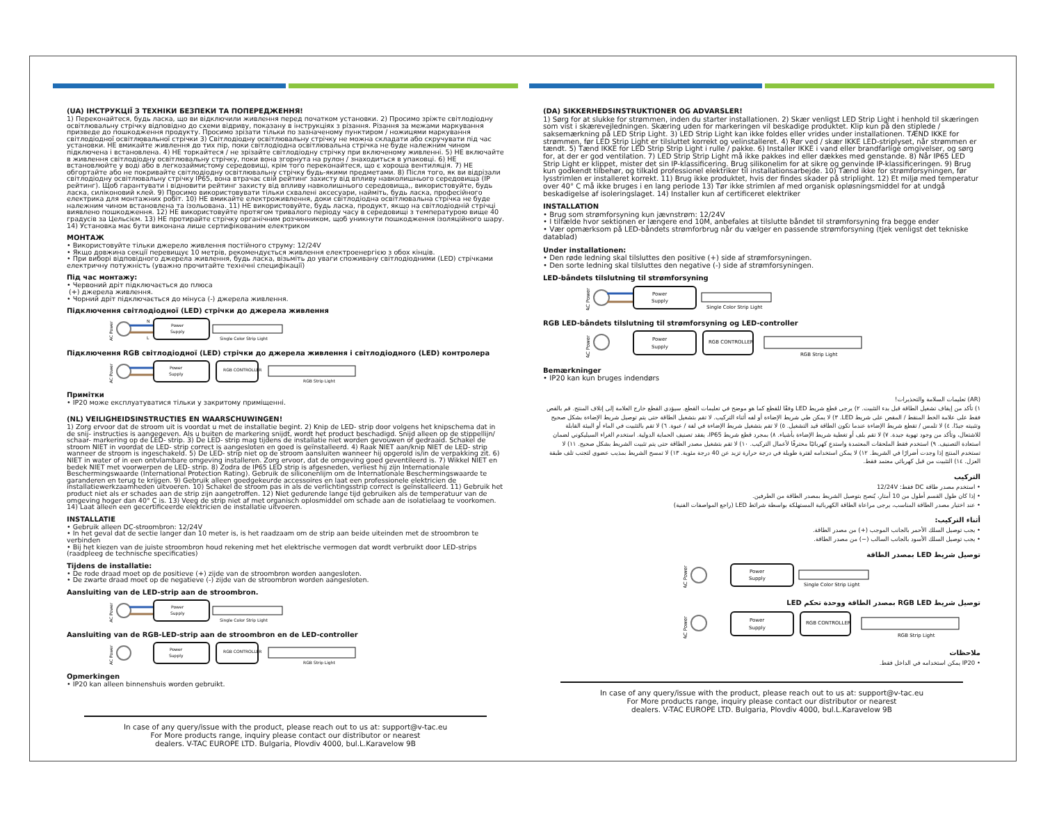(UA) ІНСТРУКЦІЇ З ТЕХНІКИ БЕЗПЕКИ ТА ПОПЕРЕДЖЕННЯ!
1) Переконайтеся, будь ласка, що ви відключили живлення перед початком установки. 2) Просимо зріжте світлодіодну освітлювальну стрічку відповідно до схеми відриву, показану в інструкціях з різання. Різання за межами маркування призведе до пошкодження продукту. Просимо зрізати тільки по зазначеному пунктиром / ножицями маркування світлодіодної освітлювальної стрічки 3) Світлодіодну освітлювальну стрічку не можна складати або скручувати під час установки. НЕ вмикайте живлення до тих пір, поки світлодіодна освітлювальна стрічка не буде належним чином підключена і встановлена. 4) НЕ торкайтеся / не зрізайте світлодіодну стрічку при включеному живленні. 5) НЕ включайте в живлення світлодіодну освітлювальну стрічку, поки вона згорнута на рулон / знаходиться в упаковці. 6) НЕ встановлюйте у воді або в легкозаймистому середовищі, крім того переконайтеся, що є хороша вентиляція. 7) НЕ обгортайте або не покривайте світлодіодну освітлювальну стрічку будь-якими предметами. 8) Після того, як ви відрізали світлодіодну освітлювальну стрічку IP65, вона втрачає свій рейтинг захисту від впливу навколишнього середовища (IP рейтинг). Щоб гарантувати і відновити рейтинг захисту від впливу навколишнього середовища,, використовуйте, будь ласка, силіконовий клей. 9) Просимо використовувати тільки схвалені аксесуари, найміть, будь ласка, професійного електрика для монтажних робіт. 10) НЕ вмикайте електроживлення, доки світлодіодна освітлювальна стрічка не буде належним чином встановлена та ізольована. 11) НЕ використовуйте, будь ласка, продукт, якщо на світлодіодній стрічці виявлено пошкодження. 12) НЕ використовуйте протягом тривалого періоду часу в середовищі з температурою вище 40 градусів за Цельсієм. 13) НЕ протирайте стрічку органічним розчинником, щоб уникнути пошкодження ізоляційного шару. 14) Установка має бути виконана лише сертифікованим електриком
МОНТАЖ
• Використовуйте тільки джерело живлення постійного струму: 12/24V
• Якщо довжина секції перевищує 10 метрів, рекомендується живлення електроенергією з обох кінців.
• При виборі відповідного джерела живлення, будь ласка, візьміть до уваги споживану світлодіодними (LED) стрічками електричну потужність (уважно прочитайте технічні специфікації)
Під час монтажу:
• Червоний дріт підключається до плюса
(+) джерела живлення.
• Чорний дріт підключається до мінуса (-) джерела живлення.
Підключення світлодіодної (LED) стрічки до джерела живлення
AC Power
N
L
Power
Supply
Single Color Strip Light
Підключення RGB світлодіодної (LED) стрічки до джерела живлення і світлодіодного (LED) контролера
AC Power
Power
Supply
RGB CONTROLLER
RGB Strip Light
Примітки
• IP20 може експлуатуватися тільки у закритому приміщенні.
(NL) VEILIGHEIDSINSTRUCTIES EN WAARSCHUWINGEN!
1) Zorg ervoor dat de stroom uit is voordat u met de installatie begint. 2) Knip de LED- strip door volgens het knipschema dat in de snij- instructies is aangegeven. Als u buiten de markering snijdt, wordt het product beschadigd. Snijd alleen op de stippellijn/ schaar- markering op de LED- strip. 3) De LED- strip mag tijdens de installatie niet worden gevouwen of gedraaid. Schakel de stroom NIET in voordat de LED- strip correct is aangesloten en goed is geïnstalleerd. 4) Raak NIET aan/knip NIET de LED- strip wanneer de stroom is ingeschakeld. 5) De LED- strip niet op de stroom aansluiten wanneer hij opgerold is/in de verpakking zit. 6) NIET in water of in een ontvlambare omgeving installeren. Zorg ervoor, dat de omgeving goed geventileerd is. 7) Wikkel NIET en bedek NIET met voorwerpen de LED- strip. 8) Zodra de IP65 LED strip is afgesneden, verliest hij zijn Internationale Beschermingswaarde (International Protection Rating). Gebruik de siliconenlijm om de Internationale Beschermingswaarde te garanderen en terug te krijgen. 9) Gebruik alleen goedgekeurde accessoires en laat een professionele elektricien de installatiewerkzaamheden uitvoeren. 10) Schakel de stroom pas in als de verlichtingsstrip correct is geïnstalleerd. 11) Gebruik het product niet als er schades aan de strip zijn aangetroffen. 12) Niet gedurende lange tijd gebruiken als de temperatuur van de omgeving hoger dan 40° C is. 13) Veeg de strip niet af met organisch oplosmiddel om schade aan de isolatielaag te voorkomen. 14) Laat alleen een gecertificeerde elektricien de installatie uitvoeren.
INSTALLATIE
• Gebruik alleen DC-stroombron: 12/24V
• In het geval dat de sectie langer dan 10 meter is, is het raadzaam om de strip aan beide uiteinden met de stroombron te verbinden
• Bij het kiezen van de juiste stroombron houd rekening met het elektrische vermogen dat wordt verbruikt door LED-strips (raadpleeg de technische specificaties)
Tijdens de installatie:
• De rode draad moet op de positieve (+) zijde van de stroombron worden aangesloten.
• De zwarte draad moet op de negatieve (-) zijde van de stroombron worden aangesloten.
Aansluiting van de LED-strip aan de stroombron.
AC Power
Power
Supply
Single Color Strip Light
Aansluiting van de RGB-LED-strip aan de stroombron en de LED-controller
AC Power
Power
Supply
RGB CONTROLLER
RGB Strip Light
Opmerkingen
• IP20 kan alleen binnenshuis worden gebruikt.
In case of any query/issue with the product, please reach out to us at: support@v-tac.eu
For More products range, inquiry please contact our distributor or nearest
dealers. V-TAC EUROPE LTD. Bulgaria, Plovdiv 4000, bul.L.Karavelow 9B
(DA) SIKKERHEDSINSTRUKTIONER OG ADVARSLER!
1) Sørg for at slukke for strømmen, inden du starter installationen. 2) Skær venligst LED Strip Light i henhold til skæringen som vist i skærevejledningen. Skæring uden for markeringen vil beskadige produktet. Klip kun på den stiplede / saksemærkning på LED Strip Light. 3) LED Strip Light kan ikke foldes eller vrides under installationen. TÆND IKKE for strømmen, før LED Strip Light er tilsluttet korrekt og velinstalleret. 4) Rør ved / skær IKKE LED-striplyset, når strømmen er tændt. 5) Tænd IKKE for LED Strip Strip Light i rulle / pakke. 6) Installer IKKE i vand eller brandfarlige omgivelser, og sørg for, at der er god ventilation. 7) LED Strip Strip Light må ikke pakkes ind eller dækkes med genstande. 8) Når IP65 LED Strip Light er klippet, mister det sin IP-klassificering. Brug silikonelim for at sikre og genvinde IP-klassificeringen. 9) Brug kun godkendt tilbehør, og tilkald professionel elektriker til installationsarbejde. 10) Tænd ikke for strømforsyningen, før lysstrimlen er installeret korrekt. 11) Brug ikke produktet, hvis der findes skader på striplight. 12) Et miljø med temperatur over 40° C må ikke bruges i en lang periode 13) Tør ikke strimlen af med organisk opløsningsmiddel for at undgå beskadigelse af isoleringslaget. 14) Installer kun af certificeret elektriker
INSTALLATION
• Brug som strømforsyning kun jævnstrøm: 12/24V
• I tilfælde hvor sektionen er længere end 10M, anbefales at tilslutte båndet til strømforsyning fra begge ender
• Vær opmærksom på LED-båndets strømforbrug når du vælger en passende strømforsyning (tjek venligst det tekniske datablad)
Under installationen:
• Den røde ledning skal tilsluttes den positive (+) side af strømforsyningen.
• Den sorte ledning skal tilsluttes den negative (-) side af strømforsyningen.
LED-båndets tilslutning til strømforsyning
AC Power
Power
Supply
Single Color Strip Light
RGB LED-båndets tilslutning til strømforsyning og LED-controller
AC Power
Power
Supply
RGB CONTROLLER
RGB Strip Light
Bemærkninger
• IP20 kan kun bruges indendørs
(AR) تعليمات السلامة والتحذيرات!
١) تأكد من إيقاف تشغيل الطاقة قبل بدء التثبيت. ٢) يرجى قطع شريط LED وفقًا للقطع كما هو موضح في تعليمات القطع. سيؤدي القطع خارج العلامة إلى إتلاف المنتج. قم بالقص فقط على علامة الخط المنقط / المقص على شريط LED. ٣) لا يمكن طي شريط الإضاءة أو لفه أثناء التركيب. لا تقم بتشغيل الطاقة حتى يتم توصيل شريط الإضاءة بشكل صحيح وتثبيته جيدًا. ٤) لا تلمس / تقطع شريط الإضاءة عندما تكون الطاقة قيد التشغيل. ٥) لا تقم بتشغيل شريط الإضاءة في لفة / عبوة. ٦) لا تقم بالتثبيت في الماء أو البيئة القابلة للاشتعال، وتأكد من وجود تهوية جيدة. ٧) لا تقم بلف أو تغطية شريط الإضاءة بأشياء. ٨) بمجرد قطع شريط IP65، يفقد تصنيف الحماية الدولية. استخدم الغراء السيليكوني لضمان استعادة التصنيف. ٩) استخدم فقط الملحقات المعتمدة واستدعِ كهربائيًا محترفًا لأعمال التركيب. ١٠) لا تقم بتشغيل مصدر الطاقة حتى يتم تثبيت الشريط بشكل صحيح. ١١) لا تستخدم المنتج إذا وجدت أضرارًا في الشريط. ١٢) لا يمكن استخدامه لفترة طويلة في درجة حرارة تزيد عن 40 درجة مئوية. ١٣) لا تمسح الشريط بمذيب عضوي لتجنب تلف طبقة العزل. ١٤) التثبيت من قبل كهربائي معتمد فقط.
التركيب
• استخدم مصدر طاقة DC فقط: 12/24V
• إذا كان طول القسم أطول من 10 أمتار، يُنصح بتوصيل الشريط بمصدر الطاقة من الطرفين.
• عند اختيار مصدر الطاقة المناسب، يرجى مراعاة الطاقة الكهربائية المستهلكة بواسطة شرائط LED (راجع المواصفات الفنية)
أثناء التركيب:
• يجب توصيل السلك الأحمر بالجانب الموجب (+) من مصدر الطاقة.
• يجب توصيل السلك الأسود بالجانب السالب (−) من مصدر الطاقة.
توصيل شريط LED بمصدر الطاقة
AC Power
Power
Supply
Single Color Strip Light
توصيل شريط RGB LED بمصدر الطاقة ووحدة تحكم LED
AC Power
Power
Supply
RGB CONTROLLER
RGB Strip Light
ملاحظات
• IP20 يمكن استخدامه في الداخل فقط.
In case of any query/issue with the product, please reach out to us at: support@v-tac.eu
For More products range, inquiry please contact our distributor or nearest
dealers. V-TAC EUROPE LTD. Bulgaria, Plovdiv 4000, bul.L.Karavelow 9B